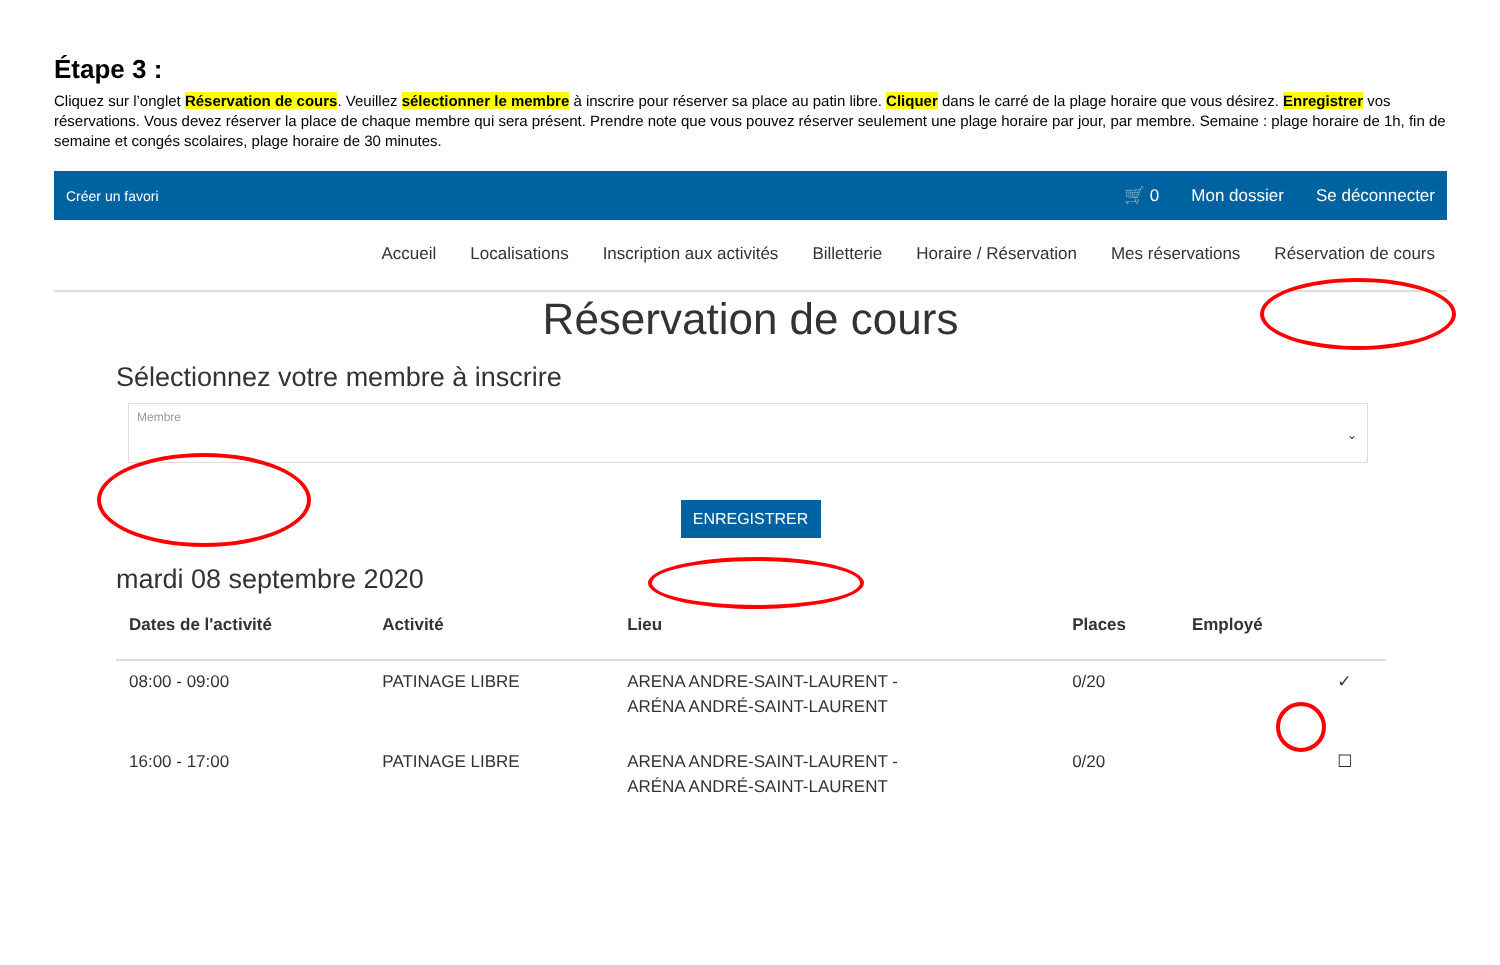Étape 3 :
Cliquez sur l’onglet Réservation de cours. Veuillez sélectionner le membre à inscrire pour réserver sa place au patin libre. Cliquer dans le carré de la plage horaire que vous désirez. Enregistrer vos réservations. Vous devez réserver la place de chaque membre qui sera présent. Prendre note que vous pouvez réserver seulement une plage horaire par jour, par membre. Semaine : plage horaire de 1h, fin de semaine et congés scolaires, plage horaire de 30 minutes.
Créer un favori 🛒 0 Mon dossier Se déconnecter
Accueil Localisations Inscription aux activités Billetterie Horaire / Réservation Mes réservations Réservation de cours
Réservation de cours
Sélectionnez votre membre à inscrire
Membre
⌄
ENREGISTRER
mardi 08 septembre 2020
| Dates de l'activité | Activité | Lieu | Places | Employé | |
| --- | --- | --- | --- | --- | --- |
| 08:00 - 09:00 | PATINAGE LIBRE | ARENA ANDRE-SAINT-LAURENT - ARÉNA ANDRÉ-SAINT-LAURENT | 0/20 | | ✓ |
| 16:00 - 17:00 | PATINAGE LIBRE | ARENA ANDRE-SAINT-LAURENT - ARÉNA ANDRÉ-SAINT-LAURENT | 0/20 | | ☐ |